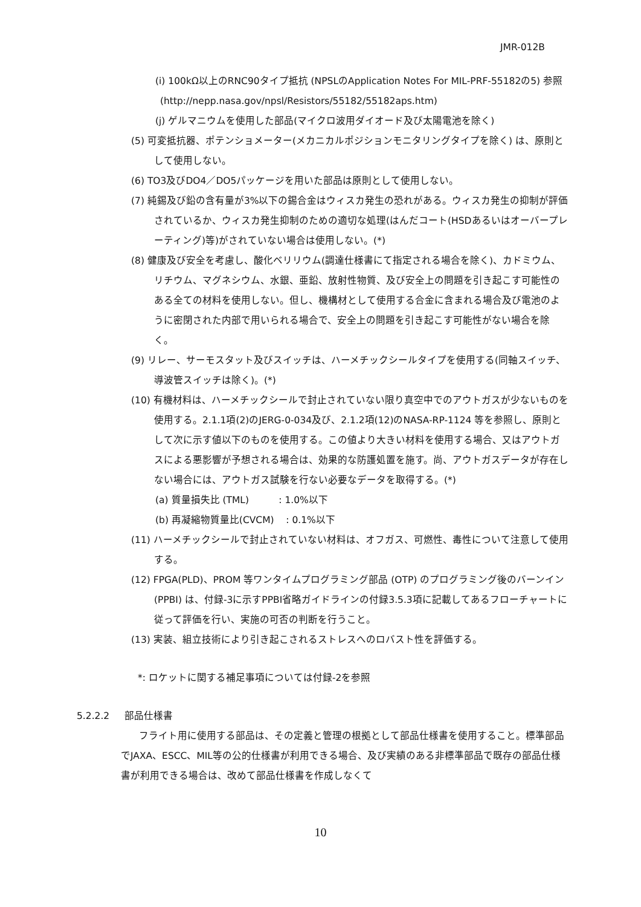JMR-012B
(i) 100kΩ以上のRNC90タイプ抵抗 (NPSLのApplication Notes For MIL-PRF-55182の5) 参照
(http://nepp.nasa.gov/npsl/Resistors/55182/55182aps.htm)
(j) ゲルマニウムを使用した部品(マイクロ波用ダイオード及び太陽電池を除く)
(5) 可変抵抗器、ポテンショメーター(メカニカルポジションモニタリングタイプを除く) は、原則として使用しない。
(6) TO3及びDO4／DO5パッケージを用いた部品は原則として使用しない。
(7) 純錫及び鉛の含有量が3%以下の錫合金はウィスカ発生の恐れがある。ウィスカ発生の抑制が評価されているか、ウィスカ発生抑制のための適切な処理(はんだコート(HSDあるいはオーバープレーティング)等)がされていない場合は使用しない。(*)
(8) 健康及び安全を考慮し、酸化ベリリウム(調達仕様書にて指定される場合を除く)、カドミウム、リチウム、マグネシウム、水銀、亜鉛、放射性物質、及び安全上の問題を引き起こす可能性のある全ての材料を使用しない。但し、機構材として使用する合金に含まれる場合及び電池のように密閉された内部で用いられる場合で、安全上の問題を引き起こす可能性がない場合を除く。
(9) リレー、サーモスタット及びスイッチは、ハーメチックシールタイプを使用する(同軸スイッチ、導波管スイッチは除く)。(*)
(10) 有機材料は、ハーメチックシールで封止されていない限り真空中でのアウトガスが少ないものを使用する。2.1.1項(2)のJERG-0-034及び、2.1.2項(12)のNASA-RP-1124 等を参照し、原則として次に示す値以下のものを使用する。この値より大きい材料を使用する場合、又はアウトガスによる悪影響が予想される場合は、効果的な防護処置を施す。尚、アウトガスデータが存在しない場合には、アウトガス試験を行ない必要なデータを取得する。(*)
(a) 質量損失比 (TML) : 1.0%以下
(b) 再凝縮物質量比(CVCM) : 0.1%以下
(11) ハーメチックシールで封止されていない材料は、オフガス、可燃性、毒性について注意して使用する。
(12) FPGA(PLD)、PROM 等ワンタイムプログラミング部品 (OTP) のプログラミング後のバーンイン (PPBI) は、付録-3に示すPPBI省略ガイドラインの付録3.5.3項に記載してあるフローチャートに従って評価を行い、実施の可否の判断を行うこと。
(13) 実装、組立技術により引き起こされるストレスへのロバスト性を評価する。
*: ロケットに関する補足事項については付録-2を参照
5.2.2.2 部品仕様書
フライト用に使用する部品は、その定義と管理の根拠として部品仕様書を使用すること。標準部品でJAXA、ESCC、MIL等の公的仕様書が利用できる場合、及び実績のある非標準部品で既存の部品仕様書が利用できる場合は、改めて部品仕様書を作成しなくて
10